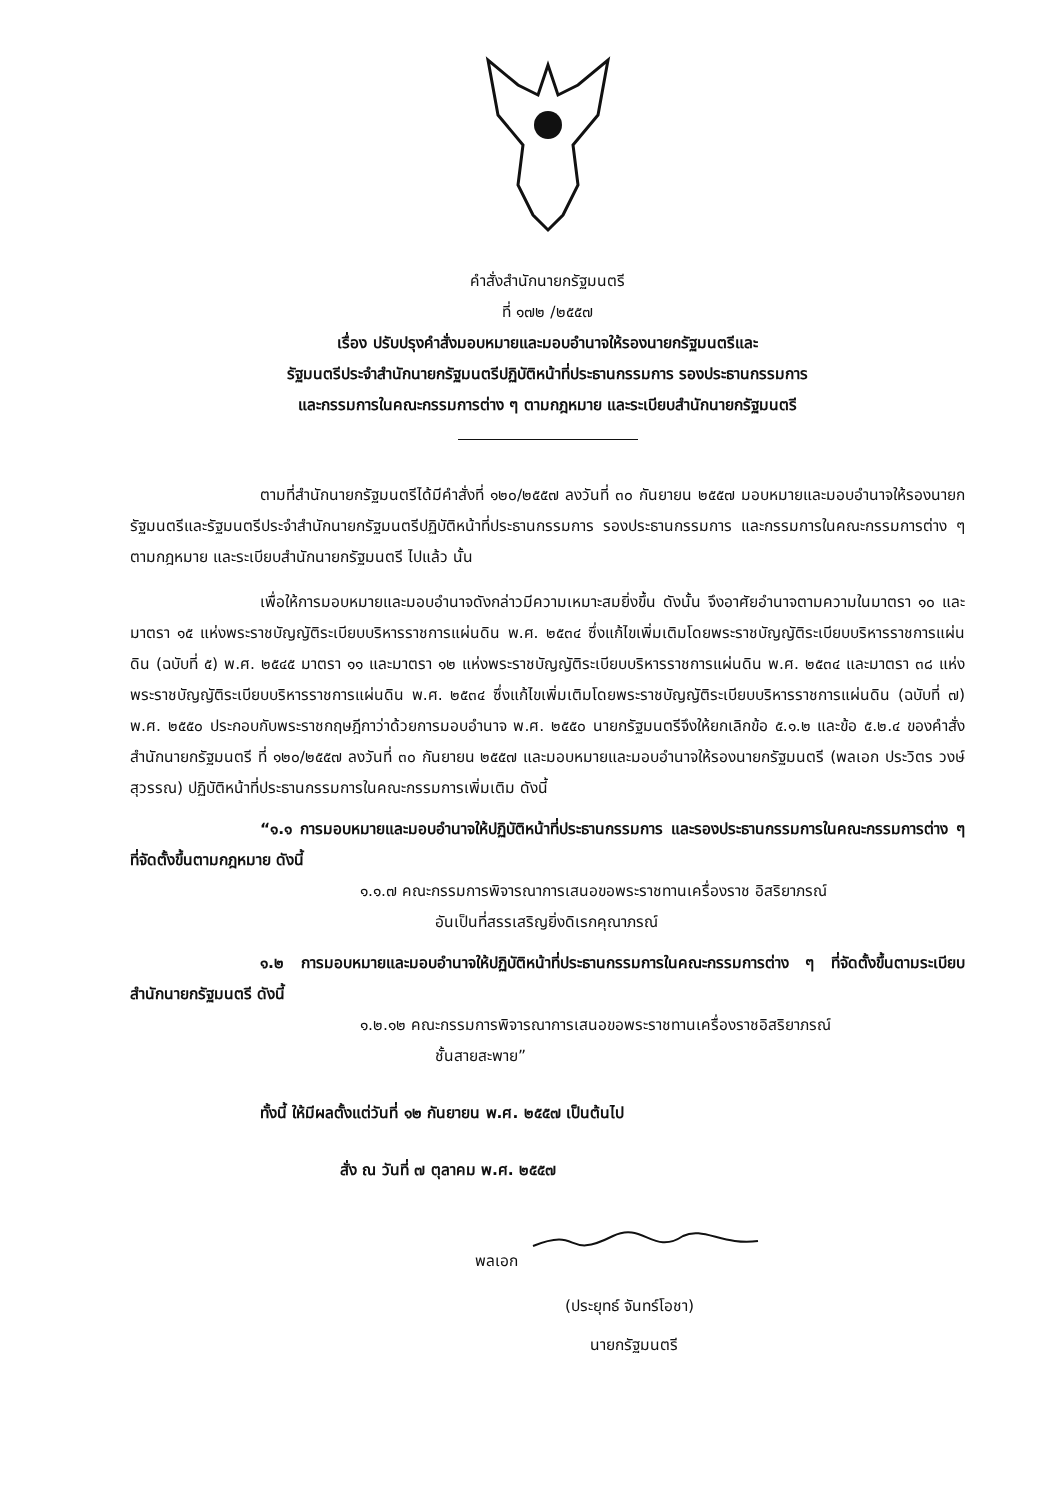คำสั่งสำนักนายกรัฐมนตรี
ที่ ๑๗๒ /๒๕๕๗
เรื่อง ปรับปรุงคำสั่งมอบหมายและมอบอำนาจให้รองนายกรัฐมนตรีและ
รัฐมนตรีประจำสำนักนายกรัฐมนตรีปฏิบัติหน้าที่ประธานกรรมการ รองประธานกรรมการ
และกรรมการในคณะกรรมการต่าง ๆ ตามกฎหมาย และระเบียบสำนักนายกรัฐมนตรี
ตามที่สำนักนายกรัฐมนตรีได้มีคำสั่งที่ ๑๒๐/๒๕๕๗ ลงวันที่ ๓๐ กันยายน ๒๕๕๗ มอบหมายและมอบอำนาจให้รองนายกรัฐมนตรีและรัฐมนตรีประจำสำนักนายกรัฐมนตรีปฏิบัติหน้าที่ประธานกรรมการ รองประธานกรรมการ และกรรมการในคณะกรรมการต่าง ๆ ตามกฎหมาย และระเบียบสำนักนายกรัฐมนตรี ไปแล้ว นั้น
เพื่อให้การมอบหมายและมอบอำนาจดังกล่าวมีความเหมาะสมยิ่งขึ้น ดังนั้น จึงอาศัยอำนาจตามความในมาตรา ๑๐ และมาตรา ๑๕ แห่งพระราชบัญญัติระเบียบบริหารราชการแผ่นดิน พ.ศ. ๒๕๓๔ ซึ่งแก้ไขเพิ่มเติมโดยพระราชบัญญัติระเบียบบริหารราชการแผ่นดิน (ฉบับที่ ๕) พ.ศ. ๒๕๔๕ มาตรา ๑๑ และมาตรา ๑๒ แห่งพระราชบัญญัติระเบียบบริหารราชการแผ่นดิน พ.ศ. ๒๕๓๔ และมาตรา ๓๘ แห่งพระราชบัญญัติระเบียบบริหารราชการแผ่นดิน พ.ศ. ๒๕๓๔ ซึ่งแก้ไขเพิ่มเติมโดยพระราชบัญญัติระเบียบบริหารราชการแผ่นดิน (ฉบับที่ ๗) พ.ศ. ๒๕๕๐ ประกอบกับพระราชกฤษฎีกาว่าด้วยการมอบอำนาจ พ.ศ. ๒๕๕๐ นายกรัฐมนตรีจึงให้ยกเลิกข้อ ๕.๑.๒ และข้อ ๕.๒.๔ ของคำสั่งสำนักนายกรัฐมนตรี ที่ ๑๒๐/๒๕๕๗ ลงวันที่ ๓๐ กันยายน ๒๕๕๗ และมอบหมายและมอบอำนาจให้รองนายกรัฐมนตรี (พลเอก ประวิตร วงษ์สุวรรณ) ปฏิบัติหน้าที่ประธานกรรมการในคณะกรรมการเพิ่มเติม ดังนี้
“๑.๑ การมอบหมายและมอบอำนาจให้ปฏิบัติหน้าที่ประธานกรรมการ และรองประธานกรรมการในคณะกรรมการต่าง ๆ ที่จัดตั้งขึ้นตามกฎหมาย ดังนี้
๑.๑.๗ คณะกรรมการพิจารณาการเสนอขอพระราชทานเครื่องราช อิสริยาภรณ์
อันเป็นที่สรรเสริญยิ่งดิเรกคุณาภรณ์
๑.๒ การมอบหมายและมอบอำนาจให้ปฏิบัติหน้าที่ประธานกรรมการในคณะกรรมการต่าง ๆ ที่จัดตั้งขึ้นตามระเบียบสำนักนายกรัฐมนตรี ดังนี้
๑.๒.๑๒ คณะกรรมการพิจารณาการเสนอขอพระราชทานเครื่องราชอิสริยาภรณ์
ชั้นสายสะพาย”
ทั้งนี้ ให้มีผลตั้งแต่วันที่ ๑๒ กันยายน พ.ศ. ๒๕๕๗ เป็นต้นไป
สั่ง ณ วันที่ ๗ ตุลาคม พ.ศ. ๒๕๕๗
พลเอก
(ประยุทธ์ จันทร์โอชา)
นายกรัฐมนตรี